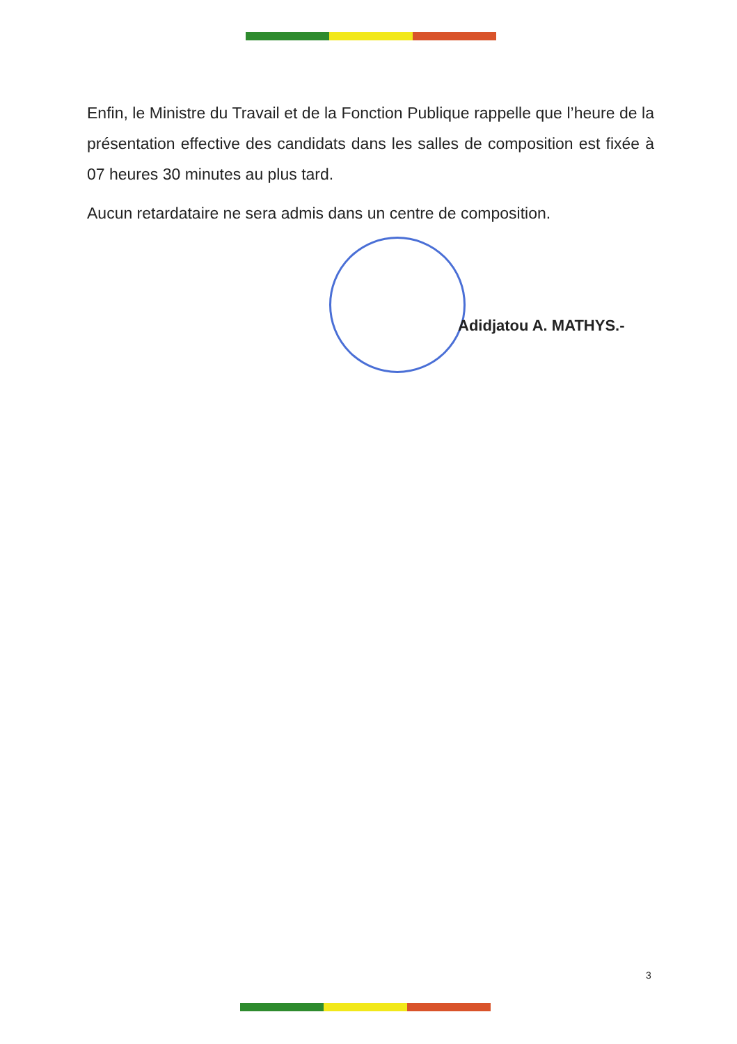Enfin, le Ministre du Travail et de la Fonction Publique rappelle que l’heure de la présentation effective des candidats dans les salles de composition est fixée à 07 heures 30 minutes au plus tard.
Aucun retardataire ne sera admis dans un centre de composition.
Adidjatou A. MATHYS.-
3